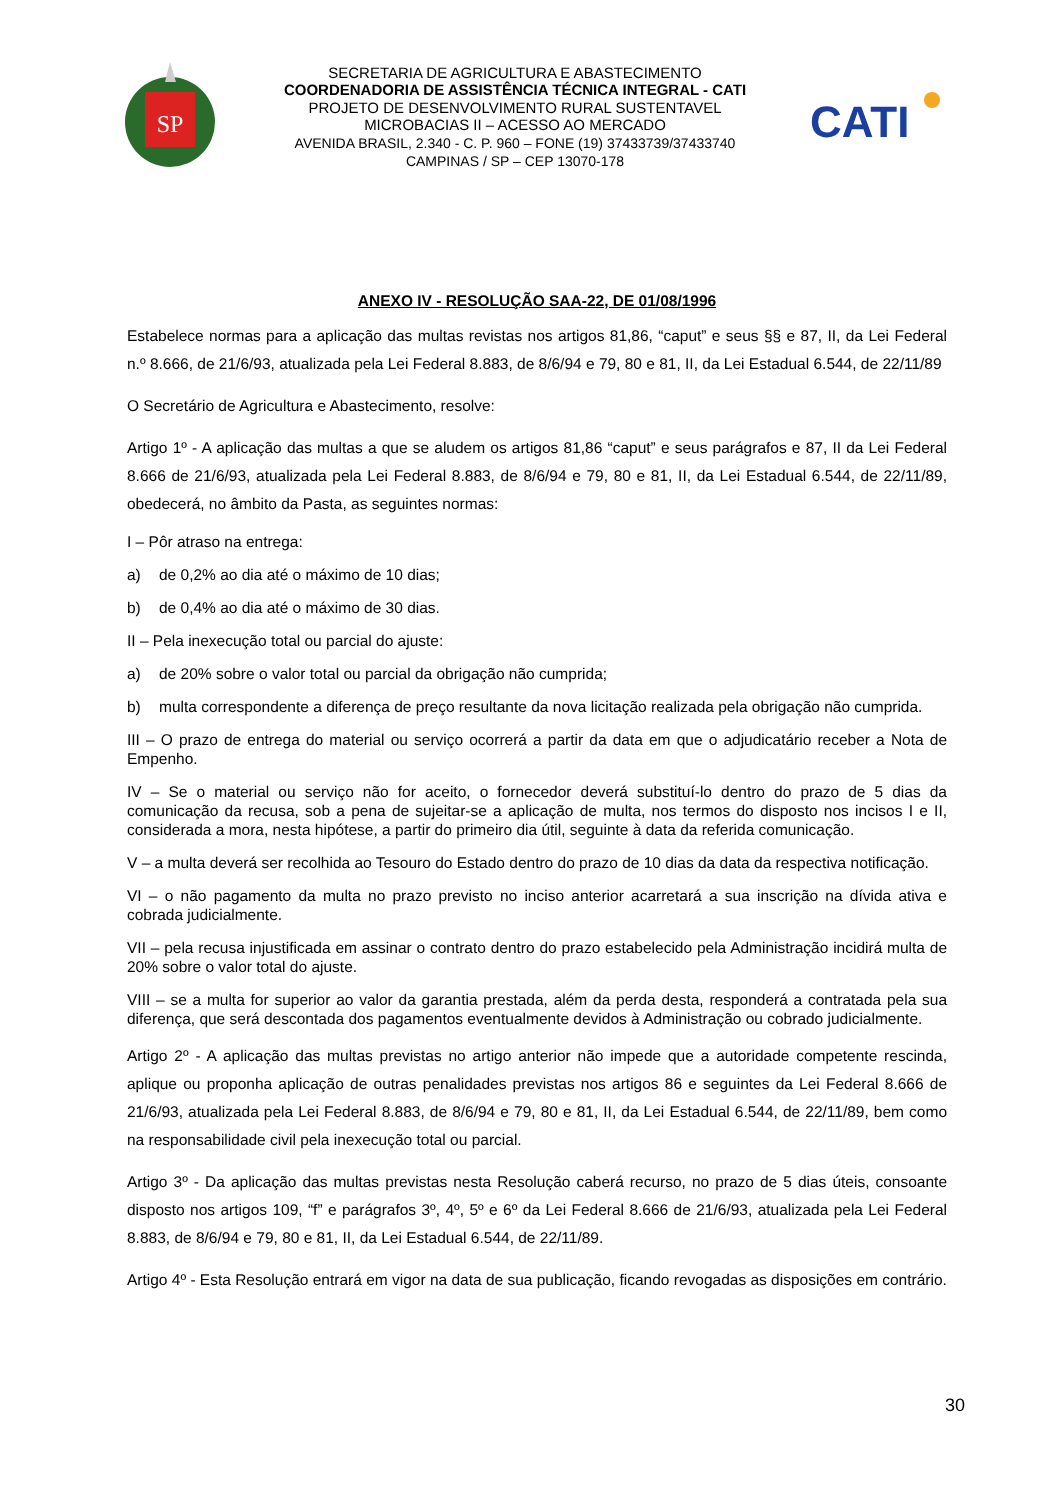SP
SECRETARIA DE AGRICULTURA E ABASTECIMENTO
COORDENADORIA DE ASSISTÊNCIA TÉCNICA INTEGRAL - CATI
PROJETO DE DESENVOLVIMENTO RURAL SUSTENTAVEL
MICROBACIAS II – ACESSO AO MERCADO
AVENIDA BRASIL, 2.340 - C. P. 960 – FONE (19) 37433739/37433740
CAMPINAS / SP – CEP 13070-178
CATI
ANEXO IV - RESOLUÇÃO SAA-22, DE 01/08/1996
Estabelece normas para a aplicação das multas revistas nos artigos 81,86, “caput” e seus §§ e 87, II, da Lei Federal n.º 8.666, de 21/6/93, atualizada pela Lei Federal 8.883, de 8/6/94 e 79, 80 e 81, II, da Lei Estadual 6.544, de 22/11/89
O Secretário de Agricultura e Abastecimento, resolve:
Artigo 1º - A aplicação das multas a que se aludem os artigos 81,86 “caput” e seus parágrafos e 87, II da Lei Federal 8.666 de 21/6/93, atualizada pela Lei Federal 8.883, de 8/6/94 e 79, 80 e 81, II, da Lei Estadual 6.544, de 22/11/89, obedecerá, no âmbito da Pasta, as seguintes normas:
I – Pôr atraso na entrega:
a) de 0,2% ao dia até o máximo de 10 dias;
b) de 0,4% ao dia até o máximo de 30 dias.
II – Pela inexecução total ou parcial do ajuste:
a) de 20% sobre o valor total ou parcial da obrigação não cumprida;
b) multa correspondente a diferença de preço resultante da nova licitação realizada pela obrigação não cumprida.
III – O prazo de entrega do material ou serviço ocorrerá a partir da data em que o adjudicatário receber a Nota de Empenho.
IV – Se o material ou serviço não for aceito, o fornecedor deverá substituí-lo dentro do prazo de 5 dias da comunicação da recusa, sob a pena de sujeitar-se a aplicação de multa, nos termos do disposto nos incisos I e II, considerada a mora, nesta hipótese, a partir do primeiro dia útil, seguinte à data da referida comunicação.
V – a multa deverá ser recolhida ao Tesouro do Estado dentro do prazo de 10 dias da data da respectiva notificação.
VI – o não pagamento da multa no prazo previsto no inciso anterior acarretará a sua inscrição na dívida ativa e cobrada judicialmente.
VII – pela recusa injustificada em assinar o contrato dentro do prazo estabelecido pela Administração incidirá multa de 20% sobre o valor total do ajuste.
VIII – se a multa for superior ao valor da garantia prestada, além da perda desta, responderá a contratada pela sua diferença, que será descontada dos pagamentos eventualmente devidos à Administração ou cobrado judicialmente.
Artigo 2º - A aplicação das multas previstas no artigo anterior não impede que a autoridade competente rescinda, aplique ou proponha aplicação de outras penalidades previstas nos artigos 86 e seguintes da Lei Federal 8.666 de 21/6/93, atualizada pela Lei Federal 8.883, de 8/6/94 e 79, 80 e 81, II, da Lei Estadual 6.544, de 22/11/89, bem como na responsabilidade civil pela inexecução total ou parcial.
Artigo 3º - Da aplicação das multas previstas nesta Resolução caberá recurso, no prazo de 5 dias úteis, consoante disposto nos artigos 109, “f” e parágrafos 3º, 4º, 5º e 6º da Lei Federal 8.666 de 21/6/93, atualizada pela Lei Federal 8.883, de 8/6/94 e 79, 80 e 81, II, da Lei Estadual 6.544, de 22/11/89.
Artigo 4º - Esta Resolução entrará em vigor na data de sua publicação, ficando revogadas as disposições em contrário.
30